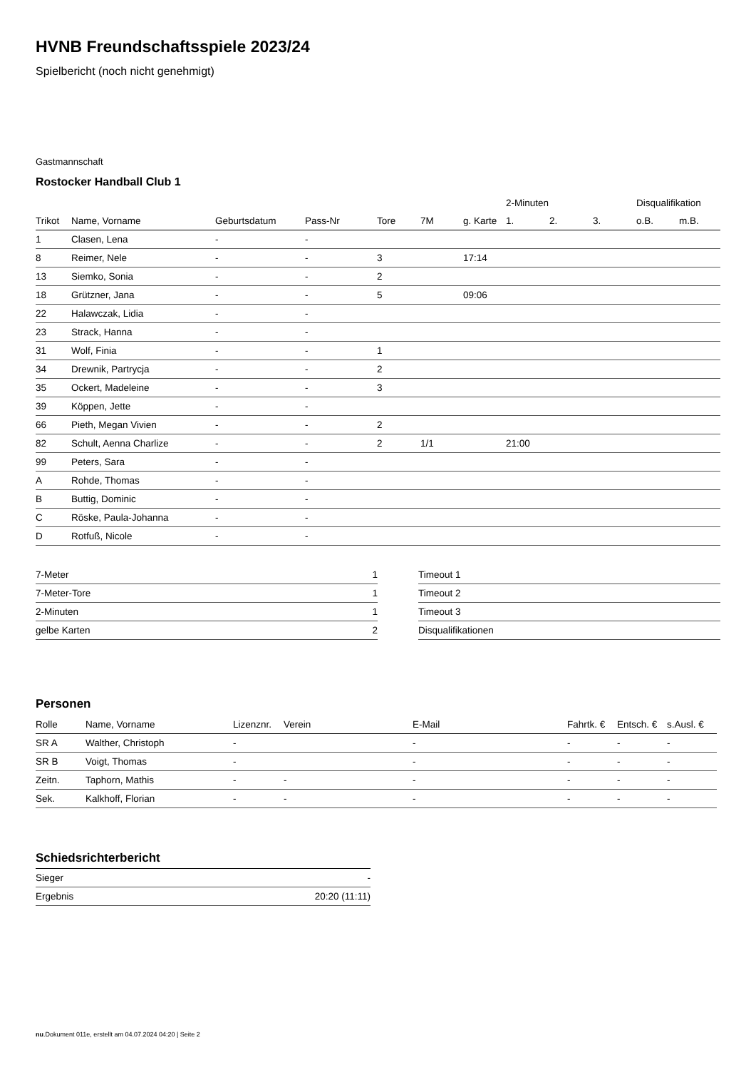HVNB Freundschaftsspiele 2023/24
Spielbericht (noch nicht genehmigt)
Gastmannschaft
Rostocker Handball Club 1
| | | | | | | | 2-Minuten | | | Disqualifikation | |
| --- | --- | --- | --- | --- | --- | --- | --- | --- | --- | --- | --- |
| Trikot | Name, Vorname | Geburtsdatum | Pass-Nr | Tore | 7M | g. Karte | 1. | 2. | 3. | o.B. | m.B. |
| 1 | Clasen, Lena | - | - | | | | | | | | |
| 8 | Reimer, Nele | - | - | 3 | | 17:14 | | | | | |
| 13 | Siemko, Sonia | - | - | 2 | | | | | | | |
| 18 | Grützner, Jana | - | - | 5 | | 09:06 | | | | | |
| 22 | Halawczak, Lidia | - | - | | | | | | | | |
| 23 | Strack, Hanna | - | - | | | | | | | | |
| 31 | Wolf, Finia | - | - | 1 | | | | | | | |
| 34 | Drewnik, Partrycja | - | - | 2 | | | | | | | |
| 35 | Ockert, Madeleine | - | - | 3 | | | | | | | |
| 39 | Köppen, Jette | - | - | | | | | | | | |
| 66 | Pieth, Megan Vivien | - | - | 2 | | | | | | | |
| 82 | Schult, Aenna Charlize | - | - | 2 | 1/1 | | 21:00 | | | | |
| 99 | Peters, Sara | - | - | | | | | | | | |
| A | Rohde, Thomas | - | - | | | | | | | | |
| B | Buttig, Dominic | - | - | | | | | | | | |
| C | Röske, Paula-Johanna | - | - | | | | | | | | |
| D | Rotfuß, Nicole | - | - | | | | | | | | |
| 7-Meter | 1 |
| 7-Meter-Tore | 1 |
| 2-Minuten | 1 |
| gelbe Karten | 2 |
| Timeout 1 |
| Timeout 2 |
| Timeout 3 |
| Disqualifikationen |
Personen
| Rolle | Name, Vorname | Lizenznr. | Verein | E-Mail | Fahrtk. € | Entsch. € | s.Ausl. € |
| --- | --- | --- | --- | --- | --- | --- | --- |
| SR A | Walther, Christoph | - | | - | - | - | - |
| SR B | Voigt, Thomas | - | | - | - | - | - |
| Zeitn. | Taphorn, Mathis | - | - | - | - | - | - |
| Sek. | Kalkhoff, Florian | - | - | - | - | - | - |
Schiedsrichterbericht
| Sieger | - |
| Ergebnis | 20:20 (11:11) |
nu.Dokument 011e, erstellt am 04.07.2024 04:20 | Seite 2